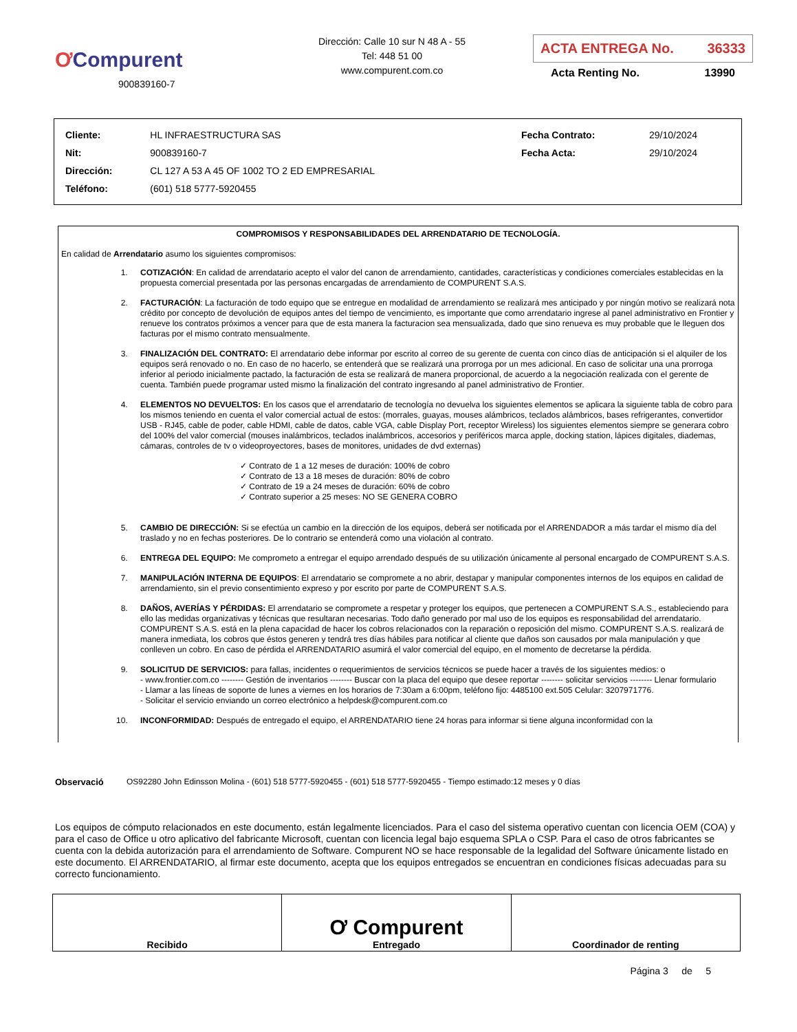ƠCompurent
900839160-7
Dirección: Calle 10 sur N 48 A - 55
Tel: 448 51 00
www.compurent.com.co
ACTA ENTREGA No. 36333
Acta Renting No. 13990
| Cliente: | HL INFRAESTRUCTURA SAS | Fecha Contrato: | 29/10/2024 |
| Nit: | 900839160-7 | Fecha Acta: | 29/10/2024 |
| Dirección: | CL 127 A 53 A 45 OF 1002 TO 2 ED EMPRESARIAL | | |
| Teléfono: | (601) 518 5777-5920455 | | |
COMPROMISOS Y RESPONSABILIDADES DEL ARRENDATARIO DE TECNOLOGÍA.
En calidad de Arrendatario asumo los siguientes compromisos:
1. COTIZACIÓN: En calidad de arrendatario acepto el valor del canon de arrendamiento, cantidades, características y condiciones comerciales establecidas en la propuesta comercial presentada por las personas encargadas de arrendamiento de COMPURENT S.A.S.
2. FACTURACIÓN: La facturación de todo equipo que se entregue en modalidad de arrendamiento se realizará mes anticipado y por ningún motivo se realizará nota crédito por concepto de devolución de equipos antes del tiempo de vencimiento, es importante que como arrendatario ingrese al panel administrativo en Frontier y renueve los contratos próximos a vencer para que de esta manera la facturacion sea mensualizada, dado que sino renueva es muy probable que le lleguen dos facturas por el mismo contrato mensualmente.
3. FINALIZACIÓN DEL CONTRATO: El arrendatario debe informar por escrito al correo de su gerente de cuenta con cinco días de anticipación si el alquiler de los equipos será renovado o no. En caso de no hacerlo, se entenderá que se realizará una prorroga por un mes adicional. En caso de solicitar una una prorroga inferior al periodo inicialmente pactado, la facturación de esta se realizará de manera proporcional, de acuerdo a la negociación realizada con el gerente de cuenta. También puede programar usted mismo la finalización del contrato ingresando al panel administrativo de Frontier.
4. ELEMENTOS NO DEVUELTOS: En los casos que el arrendatario de tecnología no devuelva los siguientes elementos se aplicara la siguiente tabla de cobro para los mismos teniendo en cuenta el valor comercial actual de estos: (morrales, guayas, mouses alámbricos, teclados alámbricos, bases refrigerantes, convertidor USB - RJ45, cable de poder, cable HDMI, cable de datos, cable VGA, cable Display Port, receptor Wireless) los siguientes elementos siempre se generara cobro del 100% del valor comercial (mouses inalámbricos, teclados inalámbricos, accesorios y periféricos marca apple, docking station, lápices digitales, diademas, cámaras, controles de tv o videoproyectores, bases de monitores, unidades de dvd externas)
✓ Contrato de 1 a 12 meses de duración: 100% de cobro
✓ Contrato de 13 a 18 meses de duración: 80% de cobro
✓ Contrato de 19 a 24 meses de duración: 60% de cobro
✓ Contrato superior a 25 meses: NO SE GENERA COBRO
5. CAMBIO DE DIRECCIÓN: Si se efectúa un cambio en la dirección de los equipos, deberá ser notificada por el ARRENDADOR a más tardar el mismo día del traslado y no en fechas posteriores. De lo contrario se entenderá como una violación al contrato.
6. ENTREGA DEL EQUIPO: Me comprometo a entregar el equipo arrendado después de su utilización únicamente al personal encargado de COMPURENT S.A.S.
7. MANIPULACIÓN INTERNA DE EQUIPOS: El arrendatario se compromete a no abrir, destapar y manipular componentes internos de los equipos en calidad de arrendamiento, sin el previo consentimiento expreso y por escrito por parte de COMPURENT S.A.S.
8. DAÑOS, AVERÍAS Y PÉRDIDAS: El arrendatario se compromete a respetar y proteger los equipos, que pertenecen a COMPURENT S.A.S., estableciendo para ello las medidas organizativas y técnicas que resultaran necesarias. Todo daño generado por mal uso de los equipos es responsabilidad del arrendatario. COMPURENT S.A.S. está en la plena capacidad de hacer los cobros relacionados con la reparación o reposición del mismo. COMPURENT S.A.S. realizará de manera inmediata, los cobros que éstos generen y tendrá tres días hábiles para notificar al cliente que daños son causados por mala manipulación y que conlleven un cobro. En caso de pérdida el ARRENDATARIO asumirá el valor comercial del equipo, en el momento de decretarse la pérdida.
9. SOLICITUD DE SERVICIOS: para fallas, incidentes o requerimientos de servicios técnicos se puede hacer a través de los siguientes medios: o
- www.frontier.com.co -------- Gestión de inventarios -------- Buscar con la placa del equipo que desee reportar -------- solicitar servicios -------- Llenar formulario
- Llamar a las líneas de soporte de lunes a viernes en los horarios de 7:30am a 6:00pm, teléfono fijo: 4485100 ext.505 Celular: 3207971776.
- Solicitar el servicio enviando un correo electrónico a helpdesk@compurent.com.co
10. INCONFORMIDAD: Después de entregado el equipo, el ARRENDATARIO tiene 24 horas para informar si tiene alguna inconformidad con la
Observació OS92280 John Edinsson Molina - (601) 518 5777-5920455 - (601) 518 5777-5920455 - Tiempo estimado:12 meses y 0 días
Los equipos de cómputo relacionados en este documento, están legalmente licenciados. Para el caso del sistema operativo cuentan con licencia OEM (COA) y para el caso de Office u otro aplicativo del fabricante Microsoft, cuentan con licencia legal bajo esquema SPLA o CSP. Para el caso de otros fabricantes se cuenta con la debida autorización para el arrendamiento de Software. Compurent NO se hace responsable de la legalidad del Software únicamente listado en este documento. El ARRENDATARIO, al firmar este documento, acepta que los equipos entregados se encuentran en condiciones físicas adecuadas para su correcto funcionamiento.
| Recibido | Ơ Compurent Entregado | Coordinador de renting |
Página 3 de 5